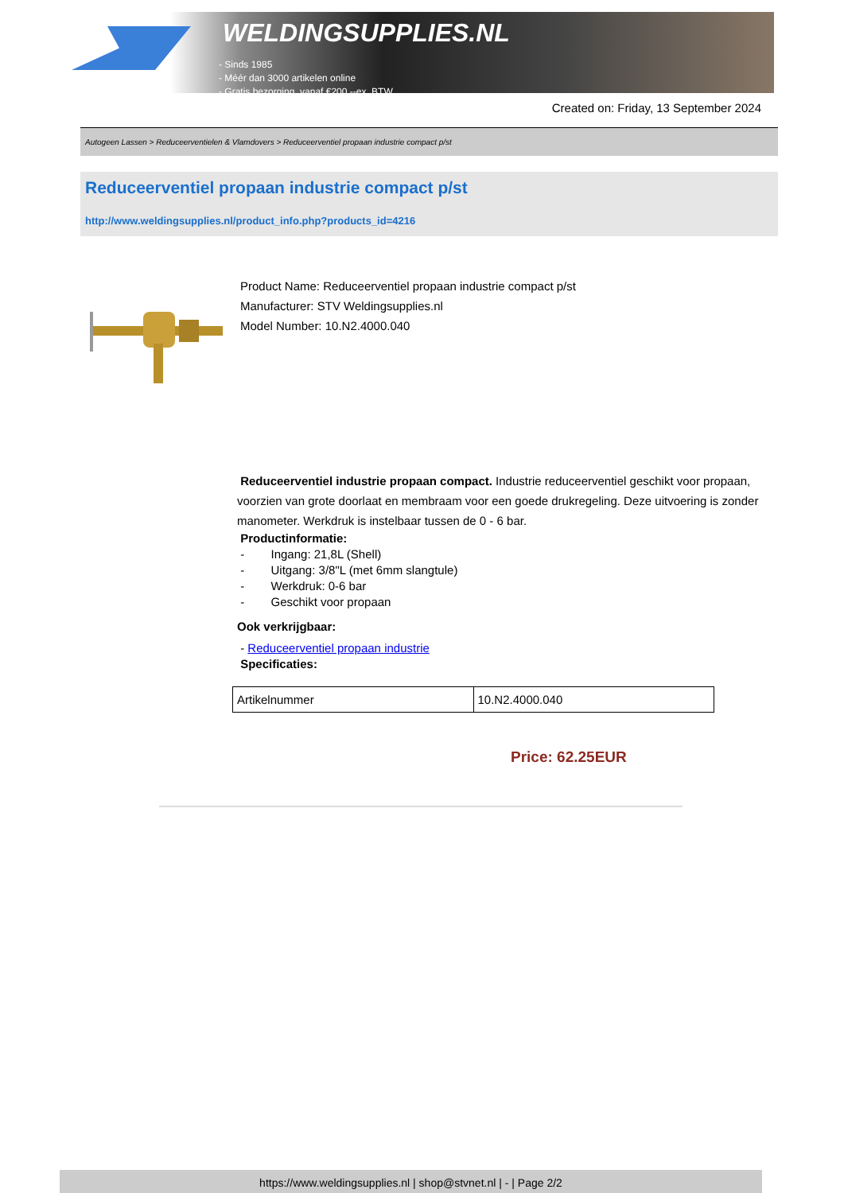WELDINGSUPPLIES.NL
- Sinds 1985
- Méér dan 3000 artikelen online
- Gratis bezorging, vanaf €200,--ex. BTW
Created on: Friday, 13 September 2024
Autogeen Lassen > Reduceerventielen & Vlamdovers > Reduceerventiel propaan industrie compact p/st
Reduceerventiel propaan industrie compact p/st
http://www.weldingsupplies.nl/product_info.php?products_id=4216
Product Name: Reduceerventiel propaan industrie compact p/st
Manufacturer: STV Weldingsupplies.nl
Model Number: 10.N2.4000.040
Reduceerventiel industrie propaan compact. Industrie reduceerventiel geschikt voor propaan, voorzien van grote doorlaat en membraam voor een goede drukregeling. Deze uitvoering is zonder manometer. Werkdruk is instelbaar tussen de 0 - 6 bar.
Productinformatie:
- Ingang: 21,8L (Shell)
- Uitgang: 3/8"L (met 6mm slangtule)
- Werkdruk: 0-6 bar
- Geschikt voor propaan
Ook verkrijgbaar:
- Reduceerventiel propaan industrie
Specificaties:
| Artikelnummer | 10.N2.4000.040 |
Price: 62.25EUR
https://www.weldingsupplies.nl | shop@stvnet.nl | - | Page 2/2